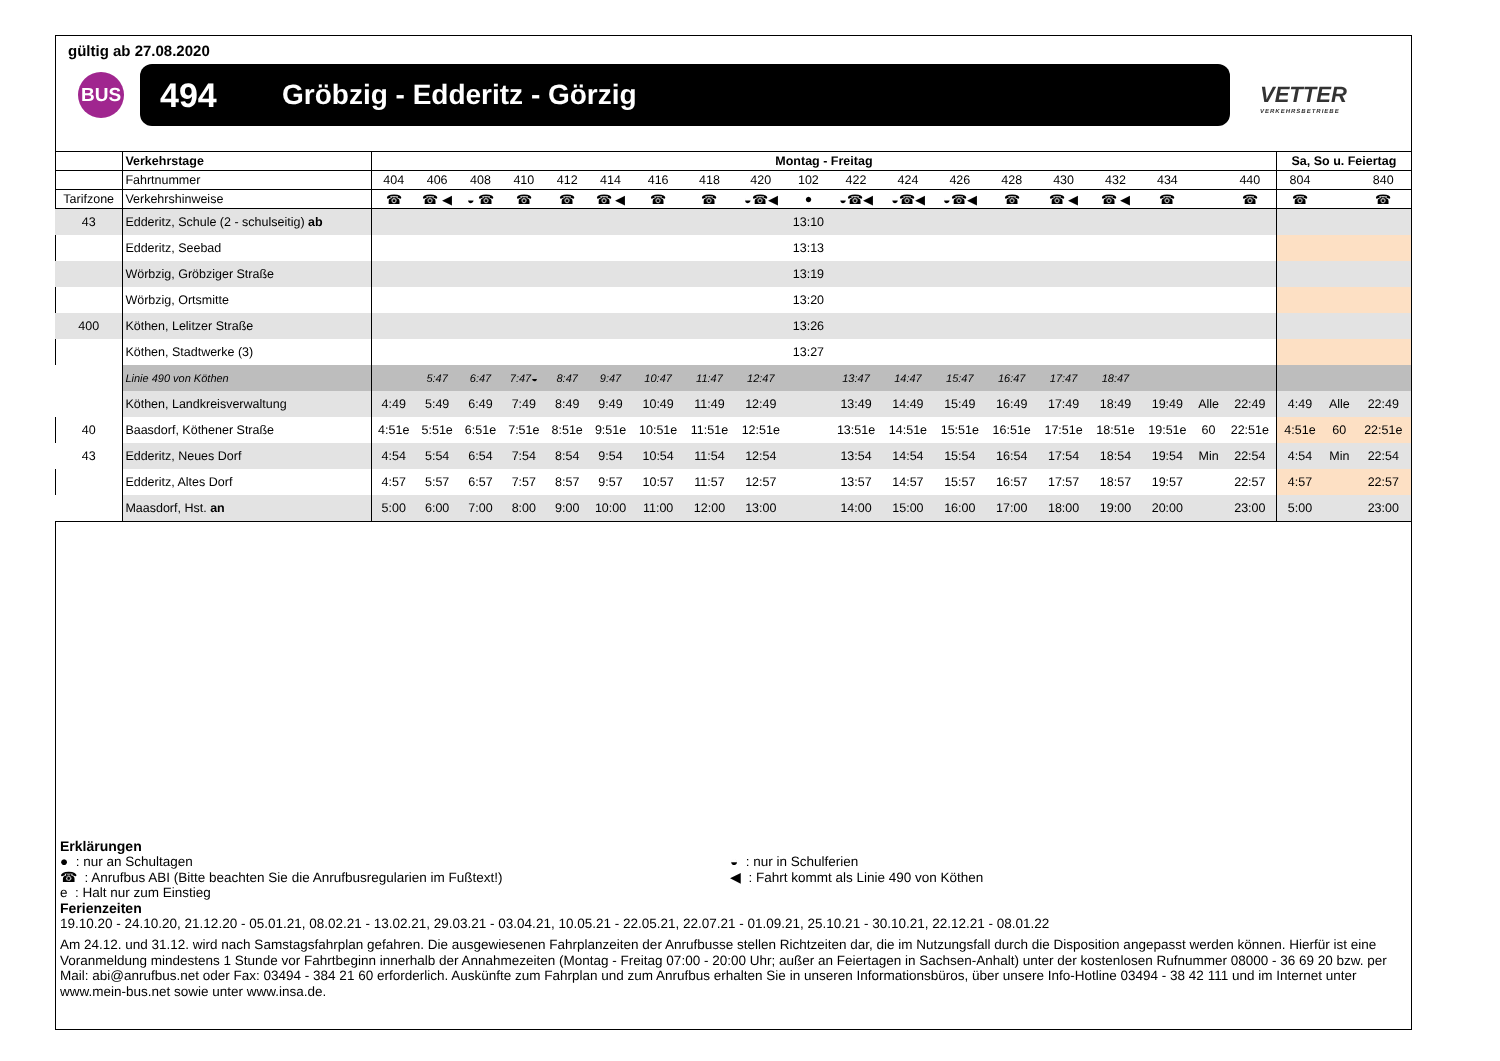gültig ab 27.08.2020
BUS
494 Gröbzig - Edderitz - Görzig
VETTER
VERKEHRSBETRIEBE
| | Verkehrstage | Montag - Freitag | | | | | | | | | | | | | | | | | | | Sa, So u. Feiertag | | |
| | Fahrtnummer | 404 | 406 | 408 | 410 | 412 | 414 | 416 | 418 | 420 | 102 | 422 | 424 | 426 | 428 | 430 | 432 | 434 | | 440 | 804 | | 840 |
| Tarifzone | Verkehrshinweise | ☎ | ☎ ◀ | ◒ ☎ | ☎ | ☎ | ☎ ◀ | ☎ | ☎ | ◒☎◀ | ● | ◒☎◀ | ◒☎◀ | ◒☎◀ | ☎ | ☎ ◀ | ☎ ◀ | ☎ | | ☎ | ☎ | | ☎ |
| 43 | Edderitz, Schule (2 - schulseitig) ab | | | | | | | | | | 13:10 | | | | | | | | | | | | |
| | Edderitz, Seebad | | | | | | | | | | 13:13 | | | | | | | | | | | | |
| | Wörbzig, Gröbziger Straße | | | | | | | | | | 13:19 | | | | | | | | | | | | |
| | Wörbzig, Ortsmitte | | | | | | | | | | 13:20 | | | | | | | | | | | | |
| 400 | Köthen, Lelitzer Straße | | | | | | | | | | 13:26 | | | | | | | | | | | | |
| | Köthen, Stadtwerke (3) | | | | | | | | | | 13:27 | | | | | | | | | | | | |
| | Linie 490 von Köthen | | 5:47 | 6:47 | 7:47◒ | 8:47 | 9:47 | 10:47 | 11:47 | 12:47 | | 13:47 | 14:47 | 15:47 | 16:47 | 17:47 | 18:47 | | | | | | |
| | Köthen, Landkreisverwaltung | 4:49 | 5:49 | 6:49 | 7:49 | 8:49 | 9:49 | 10:49 | 11:49 | 12:49 | | 13:49 | 14:49 | 15:49 | 16:49 | 17:49 | 18:49 | 19:49 | Alle | 22:49 | 4:49 | Alle | 22:49 |
| 40 | Baasdorf, Köthener Straße | 4:51e | 5:51e | 6:51e | 7:51e | 8:51e | 9:51e | 10:51e | 11:51e | 12:51e | | 13:51e | 14:51e | 15:51e | 16:51e | 17:51e | 18:51e | 19:51e | 60 | 22:51e | 4:51e | 60 | 22:51e |
| 43 | Edderitz, Neues Dorf | 4:54 | 5:54 | 6:54 | 7:54 | 8:54 | 9:54 | 10:54 | 11:54 | 12:54 | | 13:54 | 14:54 | 15:54 | 16:54 | 17:54 | 18:54 | 19:54 | Min | 22:54 | 4:54 | Min | 22:54 |
| | Edderitz, Altes Dorf | 4:57 | 5:57 | 6:57 | 7:57 | 8:57 | 9:57 | 10:57 | 11:57 | 12:57 | | 13:57 | 14:57 | 15:57 | 16:57 | 17:57 | 18:57 | 19:57 | | 22:57 | 4:57 | | 22:57 |
| | Maasdorf, Hst. an | 5:00 | 6:00 | 7:00 | 8:00 | 9:00 | 10:00 | 11:00 | 12:00 | 13:00 | | 14:00 | 15:00 | 16:00 | 17:00 | 18:00 | 19:00 | 20:00 | | 23:00 | 5:00 | | 23:00 |
Erklärungen
● : nur an Schultagen
☎ : Anrufbus ABI (Bitte beachten Sie die Anrufbusregularien im Fußtext!)
e : Halt nur zum Einstieg
◒ : nur in Schulferien
◀ : Fahrt kommt als Linie 490 von Köthen
Ferienzeiten
19.10.20 - 24.10.20, 21.12.20 - 05.01.21, 08.02.21 - 13.02.21, 29.03.21 - 03.04.21, 10.05.21 - 22.05.21, 22.07.21 - 01.09.21, 25.10.21 - 30.10.21, 22.12.21 - 08.01.22
Am 24.12. und 31.12. wird nach Samstagsfahrplan gefahren. Die ausgewiesenen Fahrplanzeiten der Anrufbusse stellen Richtzeiten dar, die im Nutzungsfall durch die Disposition angepasst werden können. Hierfür ist eine Voranmeldung mindestens 1 Stunde vor Fahrtbeginn innerhalb der Annahmezeiten (Montag - Freitag 07:00 - 20:00 Uhr; außer an Feiertagen in Sachsen-Anhalt) unter der kostenlosen Rufnummer 08000 - 36 69 20 bzw. per Mail: abi@anrufbus.net oder Fax: 03494 - 384 21 60 erforderlich. Auskünfte zum Fahrplan und zum Anrufbus erhalten Sie in unseren Informationsbüros, über unsere Info-Hotline 03494 - 38 42 111 und im Internet unter www.mein-bus.net sowie unter www.insa.de.